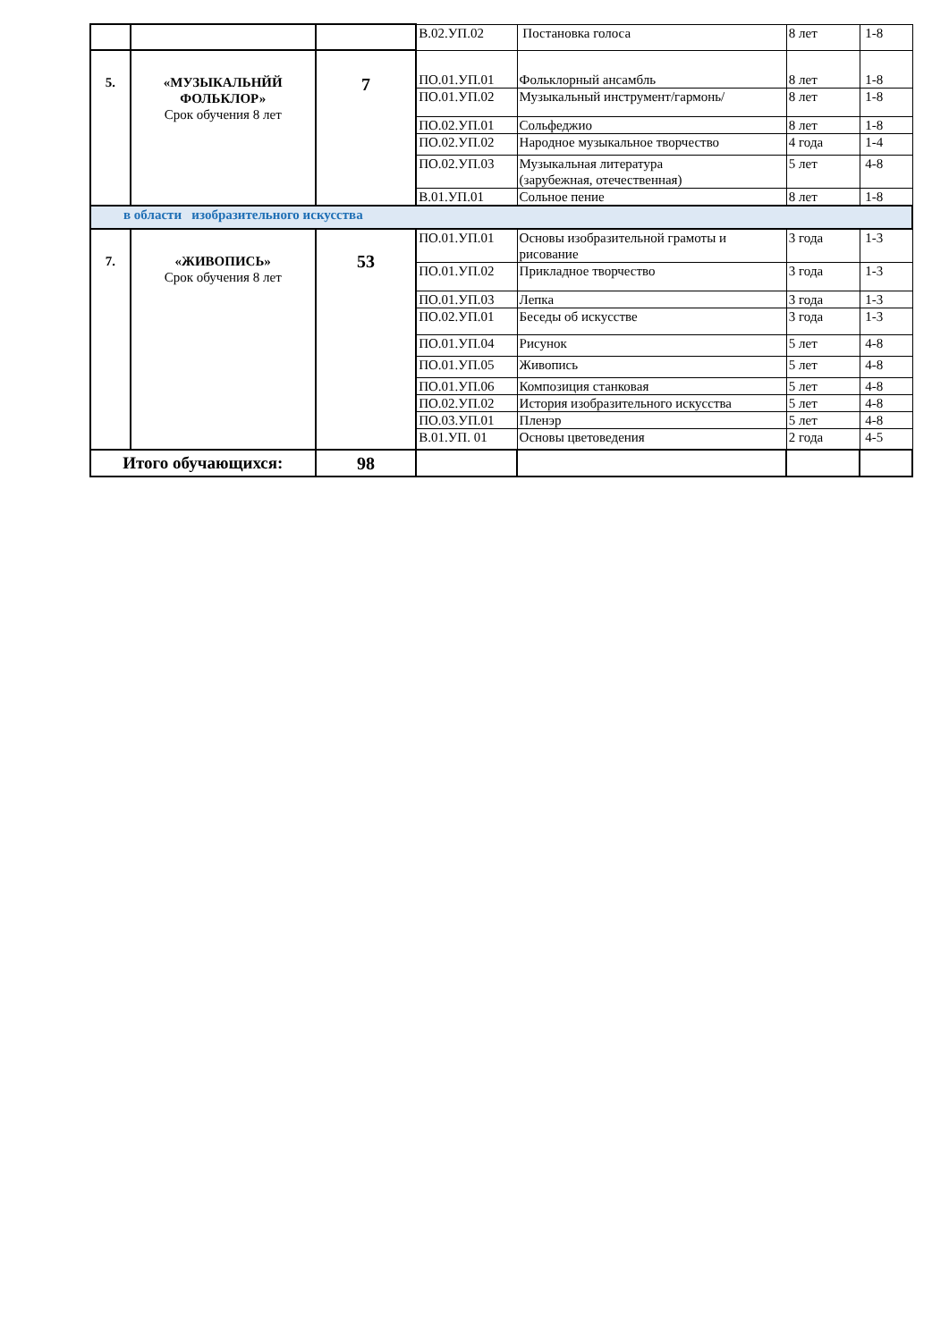| | | | В.02.УП.02 | Постановка голоса | 8 лет | 1-8 |
| 5. | «МУЗЫКАЛЬНЙЙ ФОЛЬКЛОР» Срок обучения 8 лет | 7 | ПО.01.УП.01 | Фольклорный ансамбль | 8 лет | 1-8 |
| | | | ПО.01.УП.02 | Музыкальный инструмент/гармонь/ | 8 лет | 1-8 |
| | | | ПО.02.УП.01 | Сольфеджио | 8 лет | 1-8 |
| | | | ПО.02.УП.02 | Народное музыкальное творчество | 4 года | 1-4 |
| | | | ПО.02.УП.03 | Музыкальная литература (зарубежная, отечественная) | 5 лет | 4-8 |
| | | | В.01.УП.01 | Сольное пение | 8 лет | 1-8 |
| в области изобразительного искусства | | | | | | |
| 7. | «ЖИВОПИСЬ» Срок обучения 8 лет | 53 | ПО.01.УП.01 | Основы изобразительной грамоты и рисование | 3 года | 1-3 |
| | | | ПО.01.УП.02 | Прикладное творчество | 3 года | 1-3 |
| | | | ПО.01.УП.03 | Лепка | 3 года | 1-3 |
| | | | ПО.02.УП.01 | Беседы об искусстве | 3 года | 1-3 |
| | | | ПО.01.УП.04 | Рисунок | 5 лет | 4-8 |
| | | | ПО.01.УП.05 | Живопись | 5 лет | 4-8 |
| | | | ПО.01.УП.06 | Композиция станковая | 5 лет | 4-8 |
| | | | ПО.02.УП.02 | История изобразительного искусства | 5 лет | 4-8 |
| | | | ПО.03.УП.01 | Пленэр | 5 лет | 4-8 |
| | | | В.01.УП. 01 | Основы цветоведения | 2 года | 4-5 |
| Итого обучающихся: | | 98 | | | | |